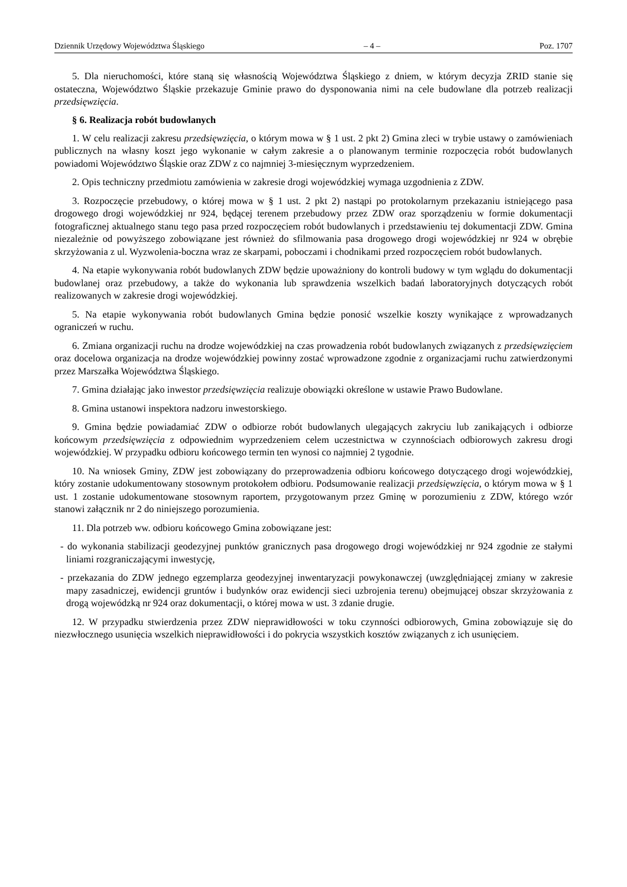Dziennik Urzędowy Województwa Śląskiego – 4 – Poz. 1707
5. Dla nieruchomości, które staną się własnością Województwa Śląskiego z dniem, w którym decyzja ZRID stanie się ostateczna, Województwo Śląskie przekazuje Gminie prawo do dysponowania nimi na cele budowlane dla potrzeb realizacji przedsięwzięcia.
§ 6. Realizacja robót budowlanych
1. W celu realizacji zakresu przedsięwzięcia, o którym mowa w § 1 ust. 2 pkt 2) Gmina zleci w trybie ustawy o zamówieniach publicznych na własny koszt jego wykonanie w całym zakresie a o planowanym terminie rozpoczęcia robót budowlanych powiadomi Województwo Śląskie oraz ZDW z co najmniej 3-miesięcznym wyprzedzeniem.
2. Opis techniczny przedmiotu zamówienia w zakresie drogi wojewódzkiej wymaga uzgodnienia z ZDW.
3. Rozpoczęcie przebudowy, o której mowa w § 1 ust. 2 pkt 2) nastąpi po protokolarnym przekazaniu istniejącego pasa drogowego drogi wojewódzkiej nr 924, będącej terenem przebudowy przez ZDW oraz sporządzeniu w formie dokumentacji fotograficznej aktualnego stanu tego pasa przed rozpoczęciem robót budowlanych i przedstawieniu tej dokumentacji ZDW. Gmina niezależnie od powyższego zobowiązane jest również do sfilmowania pasa drogowego drogi wojewódzkiej nr 924 w obrębie skrzyżowania z ul. Wyzwolenia-boczna wraz ze skarpami, poboczami i chodnikami przed rozpoczęciem robót budowlanych.
4. Na etapie wykonywania robót budowlanych ZDW będzie upoważniony do kontroli budowy w tym wglądu do dokumentacji budowlanej oraz przebudowy, a także do wykonania lub sprawdzenia wszelkich badań laboratoryjnych dotyczących robót realizowanych w zakresie drogi wojewódzkiej.
5. Na etapie wykonywania robót budowlanych Gmina będzie ponosić wszelkie koszty wynikające z wprowadzanych ograniczeń w ruchu.
6. Zmiana organizacji ruchu na drodze wojewódzkiej na czas prowadzenia robót budowlanych związanych z przedsięwzięciem oraz docelowa organizacja na drodze wojewódzkiej powinny zostać wprowadzone zgodnie z organizacjami ruchu zatwierdzonymi przez Marszałka Województwa Śląskiego.
7. Gmina działając jako inwestor przedsięwzięcia realizuje obowiązki określone w ustawie Prawo Budowlane.
8. Gmina ustanowi inspektora nadzoru inwestorskiego.
9. Gmina będzie powiadamiać ZDW o odbiorze robót budowlanych ulegających zakryciu lub zanikających i odbiorze końcowym przedsięwzięcia z odpowiednim wyprzedzeniem celem uczestnictwa w czynnościach odbiorowych zakresu drogi wojewódzkiej. W przypadku odbioru końcowego termin ten wynosi co najmniej 2 tygodnie.
10. Na wniosek Gminy, ZDW jest zobowiązany do przeprowadzenia odbioru końcowego dotyczącego drogi wojewódzkiej, który zostanie udokumentowany stosownym protokołem odbioru. Podsumowanie realizacji przedsięwzięcia, o którym mowa w § 1 ust. 1 zostanie udokumentowane stosownym raportem, przygotowanym przez Gminę w porozumieniu z ZDW, którego wzór stanowi załącznik nr 2 do niniejszego porozumienia.
11. Dla potrzeb ww. odbioru końcowego Gmina zobowiązane jest:
- do wykonania stabilizacji geodezyjnej punktów granicznych pasa drogowego drogi wojewódzkiej nr 924 zgodnie ze stałymi liniami rozgraniczającymi inwestycję,
- przekazania do ZDW jednego egzemplarza geodezyjnej inwentaryzacji powykonawczej (uwzględniającej zmiany w zakresie mapy zasadniczej, ewidencji gruntów i budynków oraz ewidencji sieci uzbrojenia terenu) obejmującej obszar skrzyżowania z drogą wojewódzką nr 924 oraz dokumentacji, o której mowa w ust. 3 zdanie drugie.
12. W przypadku stwierdzenia przez ZDW nieprawidłowości w toku czynności odbiorowych, Gmina zobowiązuje się do niezwłocznego usunięcia wszelkich nieprawidłowości i do pokrycia wszystkich kosztów związanych z ich usunięciem.